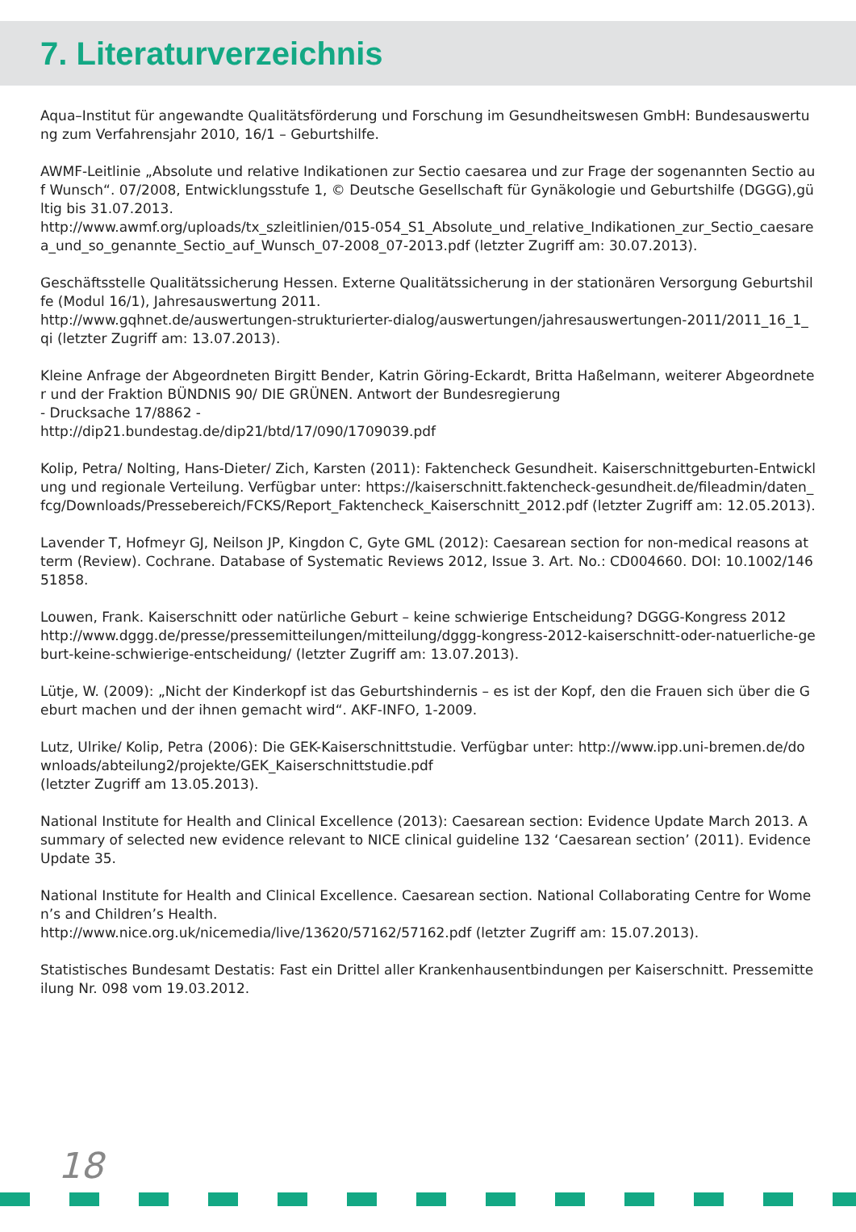7. Literaturverzeichnis
Aqua–Institut für angewandte Qualitätsförderung und Forschung im Gesundheitswesen GmbH: Bundesauswertung zum Verfahrensjahr 2010, 16/1 – Geburtshilfe.
AWMF-Leitlinie „Absolute und relative Indikationen zur Sectio caesarea und zur Frage der sogenannten Sectio auf Wunsch“. 07/2008, Entwicklungsstufe 1, © Deutsche Gesellschaft für Gynäkologie und Geburtshilfe (DGGG),gültig bis 31.07.2013.
http://www.awmf.org/uploads/tx_szleitlinien/015-054_S1_Absolute_und_relative_Indikationen_zur_Sectio_caesarea_und_so_genannte_Sectio_auf_Wunsch_07-2008_07-2013.pdf (letzter Zugriff am: 30.07.2013).
Geschäftsstelle Qualitätssicherung Hessen. Externe Qualitätssicherung in der stationären Versorgung Geburtshilfe (Modul 16/1), Jahresauswertung 2011.
http://www.gqhnet.de/auswertungen-strukturierter-dialog/auswertungen/jahresauswertungen-2011/2011_16_1_qi (letzter Zugriff am: 13.07.2013).
Kleine Anfrage der Abgeordneten Birgitt Bender, Katrin Göring-Eckardt, Britta Haßelmann, weiterer Abgeordneter und der Fraktion BÜNDNIS 90/ DIE GRÜNEN. Antwort der Bundesregierung
- Drucksache 17/8862 -
http://dip21.bundestag.de/dip21/btd/17/090/1709039.pdf
Kolip, Petra/ Nolting, Hans-Dieter/ Zich, Karsten (2011): Faktencheck Gesundheit. Kaiserschnittgeburten-Entwicklung und regionale Verteilung. Verfügbar unter: https://kaiserschnitt.faktencheck-gesundheit.de/fileadmin/daten_fcg/Downloads/Pressebereich/FCKS/Report_Faktencheck_Kaiserschnitt_2012.pdf (letzter Zugriff am: 12.05.2013).
Lavender T, Hofmeyr GJ, Neilson JP, Kingdon C, Gyte GML (2012): Caesarean section for non-medical reasons at term (Review). Cochrane. Database of Systematic Reviews 2012, Issue 3. Art. No.: CD004660. DOI: 10.1002/14651858.
Louwen, Frank. Kaiserschnitt oder natürliche Geburt – keine schwierige Entscheidung? DGGG-Kongress 2012
http://www.dggg.de/presse/pressemitteilungen/mitteilung/dggg-kongress-2012-kaiserschnitt-oder-natuerliche-geburt-keine-schwierige-entscheidung/ (letzter Zugriff am: 13.07.2013).
Lütje, W. (2009): „Nicht der Kinderkopf ist das Geburtshindernis – es ist der Kopf, den die Frauen sich über die Geburt machen und der ihnen gemacht wird“. AKF-INFO, 1-2009.
Lutz, Ulrike/ Kolip, Petra (2006): Die GEK-Kaiserschnittstudie. Verfügbar unter: http://www.ipp.uni-bremen.de/downloads/abteilung2/projekte/GEK_Kaiserschnittstudie.pdf
(letzter Zugriff am 13.05.2013).
National Institute for Health and Clinical Excellence (2013): Caesarean section: Evidence Update March 2013. A summary of selected new evidence relevant to NICE clinical guideline 132 ‘Caesarean section’ (2011). Evidence Update 35.
National Institute for Health and Clinical Excellence. Caesarean section. National Collaborating Centre for Women’s and Children’s Health.
http://www.nice.org.uk/nicemedia/live/13620/57162/57162.pdf (letzter Zugriff am: 15.07.2013).
Statistisches Bundesamt Destatis: Fast ein Drittel aller Krankenhausentbindungen per Kaiserschnitt. Pressemitteilung Nr. 098 vom 19.03.2012.
18